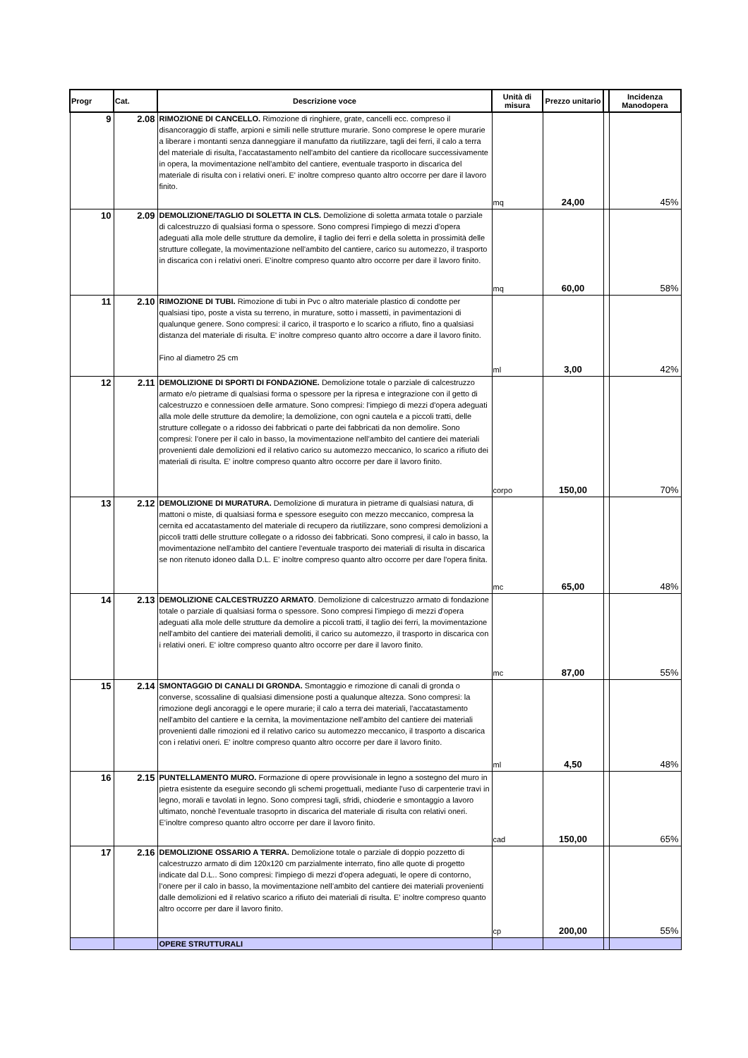| Progr | Cat. | Descrizione voce | Unità di misura | Prezzo unitario | | Incidenza Manodopera |
| --- | --- | --- | --- | --- | --- | --- |
| 9 | 2.08 | RIMOZIONE DI CANCELLO. Rimozione di ringhiere, grate, cancelli ecc. compreso il disancoraggio di staffe, arpioni e simili nelle strutture murarie. Sono comprese le opere murarie a liberare i montanti senza danneggiare il manufatto da riutilizzare, tagli dei ferri, il calo a terra del materiale di risulta, l'accatastamento nell'ambito del cantiere da ricollocare successivamente in opera, la movimentazione nell'ambito del cantiere, eventuale trasporto in discarica del materiale di risulta con i relativi oneri. E' inoltre compreso quanto altro occorre per dare il lavoro finito. | mq | 24,00 | | 45% |
| 10 | 2.09 | DEMOLIZIONE/TAGLIO DI SOLETTA IN CLS. Demolizione di soletta armata totale o parziale di calcestruzzo di qualsiasi forma o spessore. Sono compresi l'impiego di mezzi d'opera adeguati alla mole delle strutture da demolire, il taglio dei ferri e della soletta in prossimità delle strutture collegate, la movimentazione nell'ambito del cantiere, carico su automezzo, il trasporto in discarica con i relativi oneri. E'inoltre compreso quanto altro occorre per dare il lavoro finito. | mq | 60,00 | | 58% |
| 11 | 2.10 | RIMOZIONE DI TUBI. Rimozione di tubi in Pvc o altro materiale plastico di condotte per qualsiasi tipo, poste a vista su terreno, in murature, sotto i massetti, in pavimentazioni di qualunque genere. Sono compresi: il carico, il trasporto e lo scarico a rifiuto, fino a qualsiasi distanza del materiale di risulta. E' inoltre compreso quanto altro occorre a dare il lavoro finito. Fino al diametro 25 cm | ml | 3,00 | | 42% |
| 12 | 2.11 | DEMOLIZIONE DI SPORTI DI FONDAZIONE. Demolizione totale o parziale di calcestruzzo armato e/o pietrame di qualsiasi forma o spessore per la ripresa e integrazione con il getto di calcestruzzo e connessioen delle armature. Sono compresi: l'impiego di mezzi d'opera adeguati alla mole delle strutture da demolire; la demolizione, con ogni cautela e a piccoli tratti, delle strutture collegate o a ridosso dei fabbricati o parte dei fabbricati da non demolire. Sono compresi: l’onere per il calo in basso, la movimentazione nell’ambito del cantiere dei materiali provenienti dale demolizioni ed il relativo carico su automezzo meccanico, lo scarico a rifiuto dei materiali di risulta. E' inoltre compreso quanto altro occorre per dare il lavoro finito. | corpo | 150,00 | | 70% |
| 13 | 2.12 | DEMOLIZIONE DI MURATURA. Demolizione di muratura in pietrame di qualsiasi natura, di mattoni o miste, di qualsiasi forma e spessore eseguito con mezzo meccanico, compresa la cernita ed accatastamento del materiale di recupero da riutilizzare, sono compresi demolizioni a piccoli tratti delle strutture collegate o a ridosso dei fabbricati. Sono compresi, il calo in basso, la movimentazione nell'ambito del cantiere l'eventuale trasporto dei materiali di risulta in discarica se non ritenuto idoneo dalla D.L. E' inoltre compreso quanto altro occorre per dare l'opera finita. | mc | 65,00 | | 48% |
| 14 | 2.13 | DEMOLIZIONE CALCESTRUZZO ARMATO . Demolizione di calcestruzzo armato di fondazione totale o parziale di qualsiasi forma o spessore. Sono compresi l'impiego di mezzi d'opera adeguati alla mole delle strutture da demolire a piccoli tratti, il taglio dei ferri, la movimentazione nell'ambito del cantiere dei materiali demoliti, il carico su automezzo, il trasporto in discarica con i relativi oneri. E' ioltre compreso quanto altro occorre per dare il lavoro finito. | mc | 87,00 | | 55% |
| 15 | 2.14 | SMONTAGGIO DI CANALI DI GRONDA. Smontaggio e rimozione di canali di gronda o converse, scossaline di qualsiasi dimensione posti a qualunque altezza. Sono compresi: la rimozione degli ancoraggi e le opere murarie; il calo a terra dei materiali, l'accatastamento nell'ambito del cantiere e la cernita, la movimentazione nell'ambito del cantiere dei materiali provenienti dalle rimozioni ed il relativo carico su automezzo meccanico, il trasporto a discarica con i relativi oneri. E' inoltre compreso quanto altro occorre per dare il lavoro finito. | ml | 4,50 | | 48% |
| 16 | 2.15 | PUNTELLAMENTO MURO. Formazione di opere provvisionale in legno a sostegno del muro in pietra esistente da eseguire secondo gli schemi progettuali, mediante l'uso di carpenterie travi in legno, morali e tavolati in legno. Sono compresi tagli, sfridi, chioderie e smontaggio a lavoro ultimato, nonchè l'eventuale trasoprto in discarica del materiale di risulta con relativi oneri. E'inoltre compreso quanto altro occorre per dare il lavoro finito. | cad | 150,00 | | 65% |
| 17 | 2.16 | DEMOLIZIONE OSSARIO A TERRA. Demolizione totale o parziale di doppio pozzetto di calcestruzzo armato di dim 120x120 cm parzialmente interrato, fino alle quote di progetto indicate dal D.L.. Sono compresi: l'impiego di mezzi d'opera adeguati, le opere di contorno, l’onere per il calo in basso, la movimentazione nell’ambito del cantiere dei materiali provenienti dalle demolizioni ed il relativo scarico a rifiuto dei materiali di risulta. E' inoltre compreso quanto altro occorre per dare il lavoro finito. | cp | 200,00 | | 55% |
| | | OPERE STRUTTURALI | | | | |